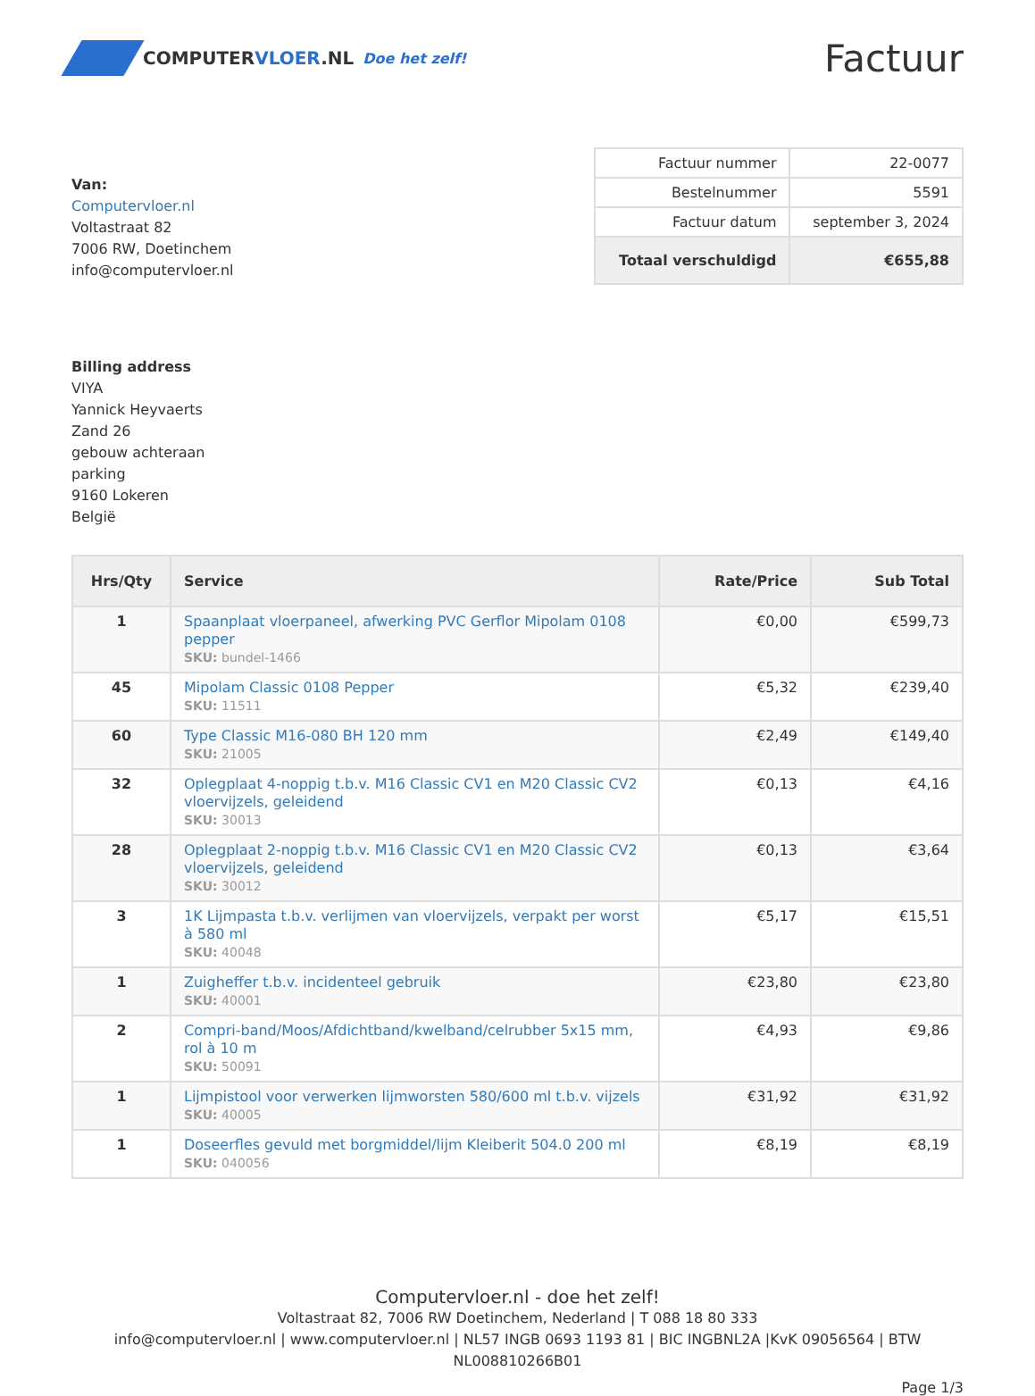COMPUTERVLOER.NL Doe het zelf!
Factuur
Van:
Computervloer.nl
Voltastraat 82
7006 RW, Doetinchem
info@computervloer.nl
| Factuur nummer | 22-0077 |
| Bestelnummer | 5591 |
| Factuur datum | september 3, 2024 |
| Totaal verschuldigd | €655,88 |
Billing address
VIYA
Yannick Heyvaerts
Zand 26
gebouw achteraan
parking
9160 Lokeren
België
| Hrs/Qty | Service | Rate/Price | Sub Total |
| --- | --- | --- | --- |
| 1 | Spaanplaat vloerpaneel, afwerking PVC Gerflor Mipolam 0108 pepper SKU: bundel-1466 | €0,00 | €599,73 |
| 45 | Mipolam Classic 0108 Pepper SKU: 11511 | €5,32 | €239,40 |
| 60 | Type Classic M16-080 BH 120 mm SKU: 21005 | €2,49 | €149,40 |
| 32 | Oplegplaat 4-noppig t.b.v. M16 Classic CV1 en M20 Classic CV2 vloervijzels, geleidend SKU: 30013 | €0,13 | €4,16 |
| 28 | Oplegplaat 2-noppig t.b.v. M16 Classic CV1 en M20 Classic CV2 vloervijzels, geleidend SKU: 30012 | €0,13 | €3,64 |
| 3 | 1K Lijmpasta t.b.v. verlijmen van vloervijzels, verpakt per worst à 580 ml SKU: 40048 | €5,17 | €15,51 |
| 1 | Zuigheffer t.b.v. incidenteel gebruik SKU: 40001 | €23,80 | €23,80 |
| 2 | Compri-band/Moos/Afdichtband/kwelband/celrubber 5x15 mm, rol à 10 m SKU: 50091 | €4,93 | €9,86 |
| 1 | Lijmpistool voor verwerken lijmworsten 580/600 ml t.b.v. vijzels SKU: 40005 | €31,92 | €31,92 |
| 1 | Doseerfles gevuld met borgmiddel/lijm Kleiberit 504.0 200 ml SKU: 040056 | €8,19 | €8,19 |
Computervloer.nl - doe het zelf!
Voltastraat 82, 7006 RW Doetinchem, Nederland | T 088 18 80 333
info@computervloer.nl | www.computervloer.nl | NL57 INGB 0693 1193 81 | BIC INGBNL2A |KvK 09056564 | BTW NL008810266B01
Page 1/3